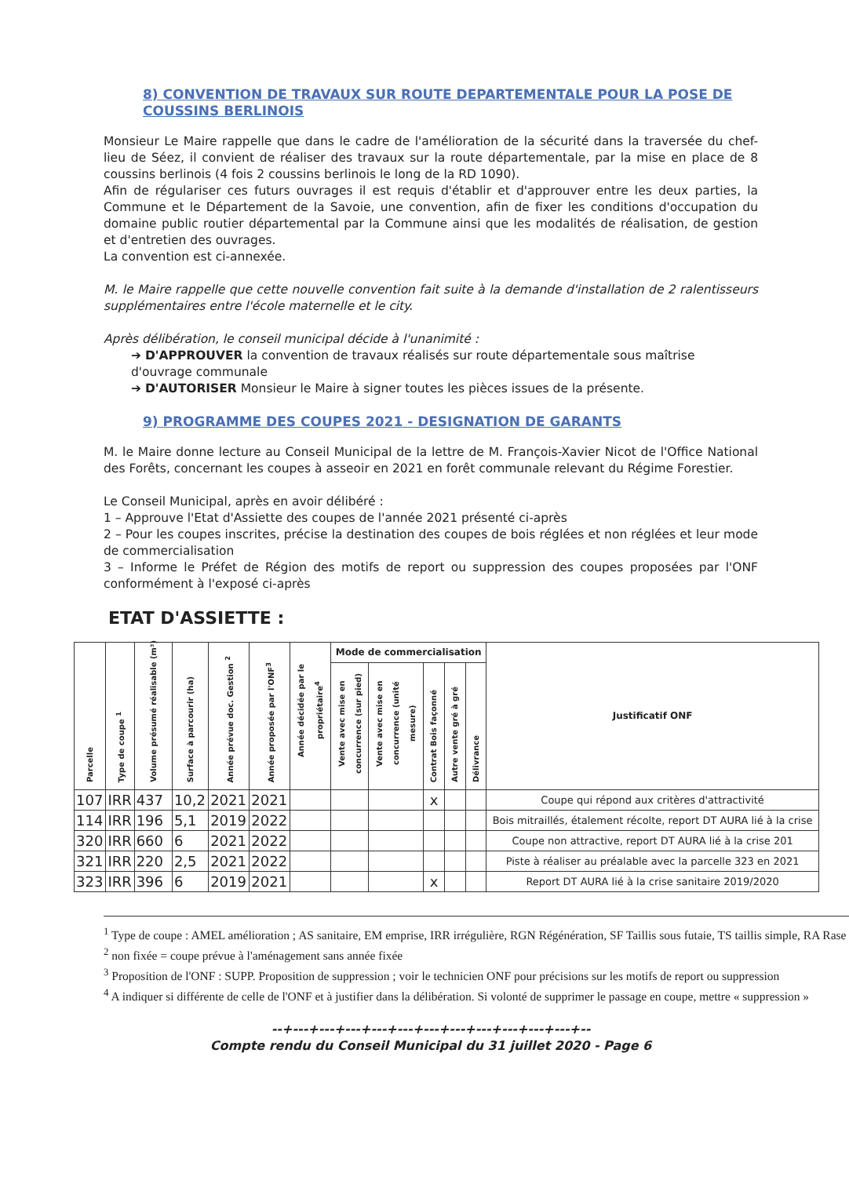8) CONVENTION DE TRAVAUX SUR ROUTE DEPARTEMENTALE POUR LA POSE DE COUSSINS BERLINOIS
Monsieur Le Maire rappelle que dans le cadre de l'amélioration de la sécurité dans la traversée du chef-lieu de Séez, il convient de réaliser des travaux sur la route départementale, par la mise en place de 8 coussins berlinois (4 fois 2 coussins berlinois le long de la RD 1090).
Afin de régulariser ces futurs ouvrages il est requis d'établir et d'approuver entre les deux parties, la Commune et le Département de la Savoie, une convention, afin de fixer les conditions d'occupation du domaine public routier départemental par la Commune ainsi que les modalités de réalisation, de gestion et d'entretien des ouvrages.
La convention est ci-annexée.
M. le Maire rappelle que cette nouvelle convention fait suite à la demande d'installation de 2 ralentisseurs supplémentaires entre l'école maternelle et le city.
Après délibération, le conseil municipal décide à l'unanimité :
➔ D'APPROUVER la convention de travaux réalisés sur route départementale sous maîtrise d'ouvrage communale
➔ D'AUTORISER Monsieur le Maire à signer toutes les pièces issues de la présente.
9) PROGRAMME DES COUPES 2021 - DESIGNATION DE GARANTS
M. le Maire donne lecture au Conseil Municipal de la lettre de M. François-Xavier Nicot de l'Office National des Forêts, concernant les coupes à asseoir en 2021 en forêt communale relevant du Régime Forestier.
Le Conseil Municipal, après en avoir délibéré :
1 – Approuve l'Etat d'Assiette des coupes de l'année 2021 présenté ci-après
2 – Pour les coupes inscrites, précise la destination des coupes de bois réglées et non réglées et leur mode de commercialisation
3 – Informe le Préfet de Région des motifs de report ou suppression des coupes proposées par l'ONF conformément à l'exposé ci-après
ETAT D'ASSIETTE :
| Parcelle | Type de coupe <sup>1</sup> | Volume présumé réalisable (m³) | Surface à parcourir (ha) | Année prévue doc. Gestion <sup>2</sup> | Année proposée par l'ONF<sup>3</sup> | Année décidée par le propriétaire<sup>4</sup> | Mode de commercialisation | | | | | Justificatif ONF |
| --- | --- | --- | --- | --- | --- | --- | --- | --- | --- | --- | --- | --- |
| | | | | | | | Vente avec mise en concurrence (sur pied) | Vente avec mise en concurrence (unité mesure) | Contrat Bois façonné | Autre vente gré à gré | Délivrance | |
| 107 | IRR | 437 | 10,2 | 2021 | 2021 | | | | x | | | Coupe qui répond aux critères d'attractivité |
| 114 | IRR | 196 | 5,1 | 2019 | 2022 | | | | | | | Bois mitraillés, étalement récolte, report DT AURA lié à la crise |
| 320 | IRR | 660 | 6 | 2021 | 2022 | | | | | | | Coupe non attractive, report DT AURA lié à la crise 201 |
| 321 | IRR | 220 | 2,5 | 2021 | 2022 | | | | | | | Piste à réaliser au préalable avec la parcelle 323 en 2021 |
| 323 | IRR | 396 | 6 | 2019 | 2021 | | | | x | | | Report DT AURA lié à la crise sanitaire 2019/2020 |
<sup>1</sup> Type de coupe : AMEL amélioration ; AS sanitaire, EM emprise, IRR irrégulière, RGN Régénération, SF Taillis sous futaie, TS taillis simple, RA Rase
<sup>2</sup> non fixée = coupe prévue à l'aménagement sans année fixée
<sup>3</sup> Proposition de l'ONF : SUPP. Proposition de suppression ; voir le technicien ONF pour précisions sur les motifs de report ou suppression
<sup>4</sup> A indiquer si différente de celle de l'ONF et à justifier dans la délibération. Si volonté de supprimer le passage en coupe, mettre « suppression »
--+---+---+---+---+---+---+---+---+---+---+---+--
Compte rendu du Conseil Municipal du 31 juillet 2020 - Page 6